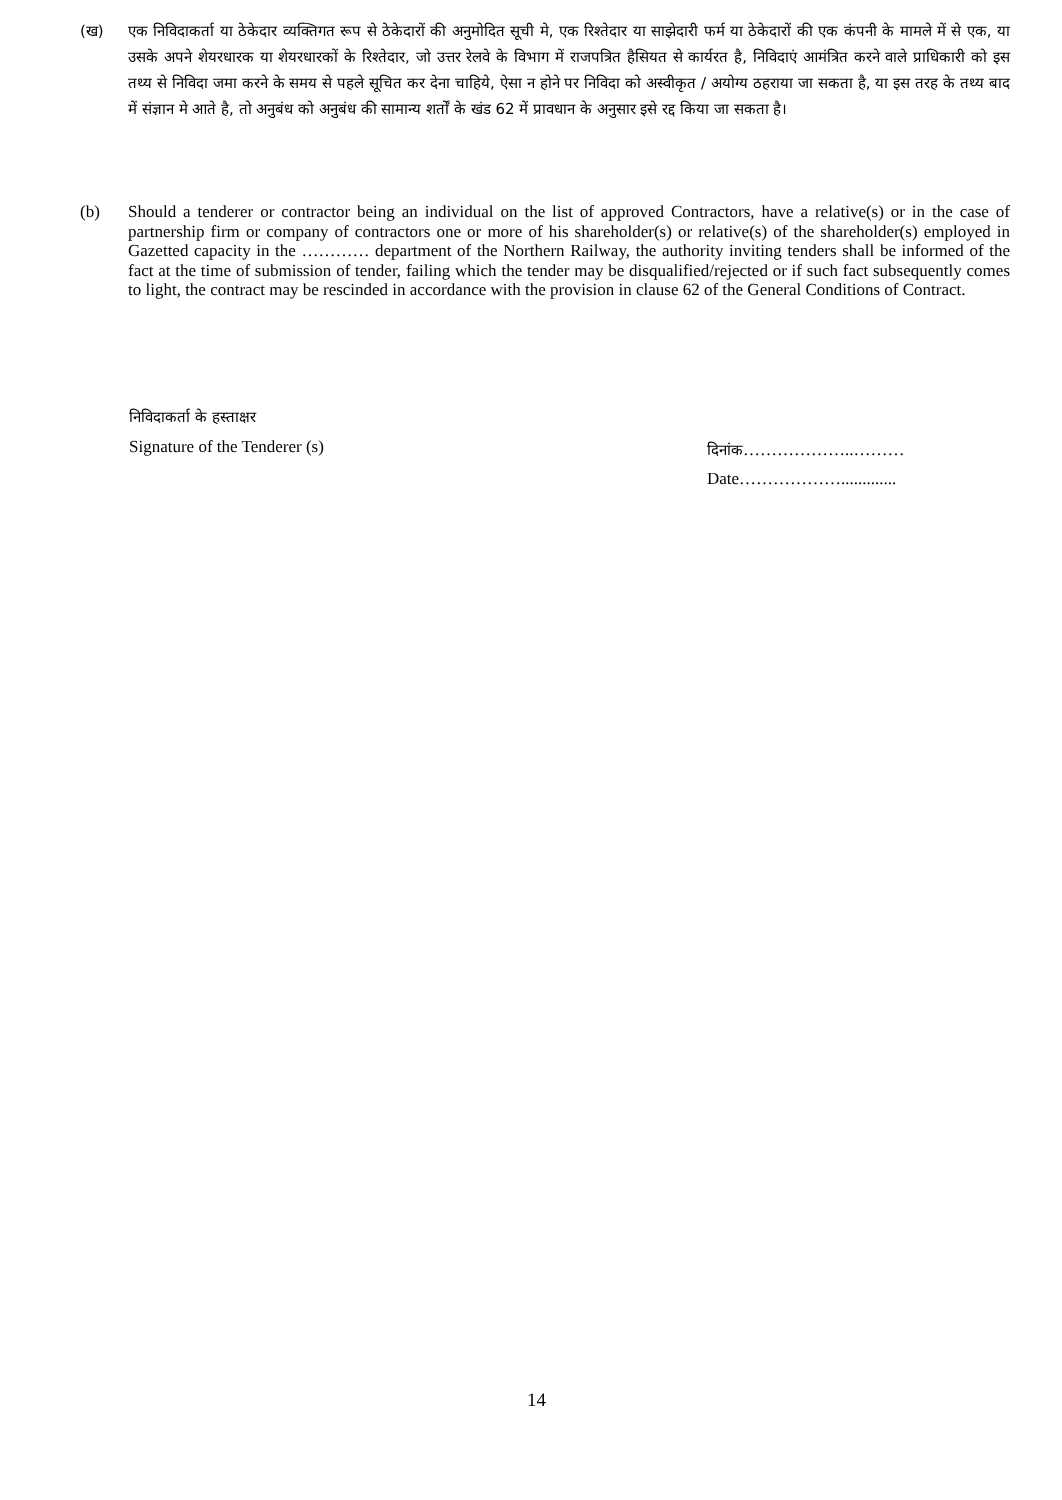(ख) एक निविदाकर्ता या ठेकेदार व्यक्तिगत रूप से ठेकेदारों की अनुमोदित सूची मे, एक रिश्तेदार या साझेदारी फर्म या ठेकेदारों की एक कंपनी के मामले में से एक, या उसके अपने शेयरधारक या शेयरधारकों के रिश्तेदार, जो उत्तर रेलवे के विभाग में राजपत्रित हैसियत से कार्यरत है, निविदाएं आमंत्रित करने वाले प्राधिकारी को इस तथ्य से निविदा जमा करने के समय से पहले सूचित कर देना चाहिये, ऐसा न होने पर निविदा को अस्वीकृत / अयोग्य ठहराया जा सकता है, या इस तरह के तथ्य बाद में संज्ञान मे आते है, तो अनुबंध को अनुबंध की सामान्य शर्तों के खंड 62 में प्रावधान के अनुसार इसे रद्द किया जा सकता है।
(b) Should a tenderer or contractor being an individual on the list of approved Contractors, have a relative(s) or in the case of partnership firm or company of contractors one or more of his shareholder(s) or relative(s) of the shareholder(s) employed in Gazetted capacity in the ………… department of the Northern Railway, the authority inviting tenders shall be informed of the fact at the time of submission of tender, failing which the tender may be disqualified/rejected or if such fact subsequently comes to light, the contract may be rescinded in accordance with the provision in clause 62 of the General Conditions of Contract.
निविदाकर्ता के हस्ताक्षर
Signature of the Tenderer (s) दिनांक………………..………
Date……………….............
14